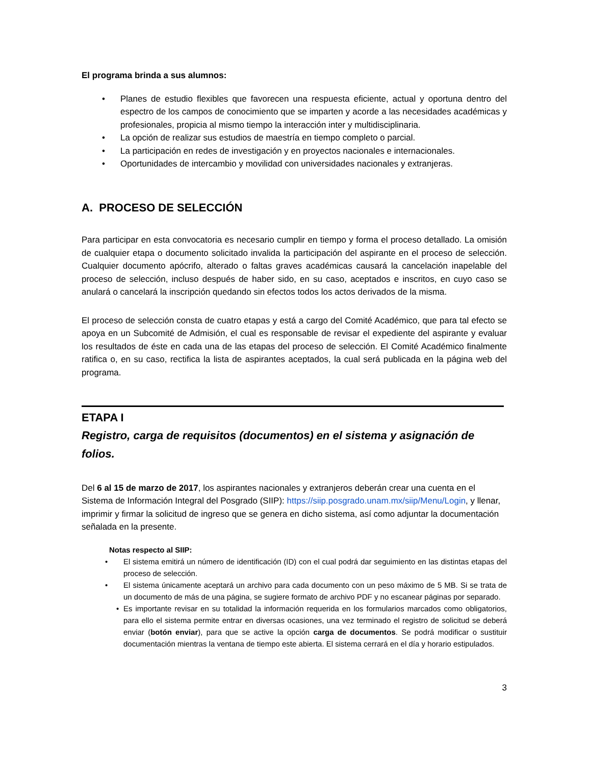El programa brinda a sus alumnos:
• Planes de estudio flexibles que favorecen una respuesta eficiente, actual y oportuna dentro del espectro de los campos de conocimiento que se imparten y acorde a las necesidades académicas y profesionales, propicia al mismo tiempo la interacción inter y multidisciplinaria.
• La opción de realizar sus estudios de maestría en tiempo completo o parcial.
• La participación en redes de investigación y en proyectos nacionales e internacionales.
• Oportunidades de intercambio y movilidad con universidades nacionales y extranjeras.
A. PROCESO DE SELECCIÓN
Para participar en esta convocatoria es necesario cumplir en tiempo y forma el proceso detallado. La omisión de cualquier etapa o documento solicitado invalida la participación del aspirante en el proceso de selección. Cualquier documento apócrifo, alterado o faltas graves académicas causará la cancelación inapelable del proceso de selección, incluso después de haber sido, en su caso, aceptados e inscritos, en cuyo caso se anulará o cancelará la inscripción quedando sin efectos todos los actos derivados de la misma.
El proceso de selección consta de cuatro etapas y está a cargo del Comité Académico, que para tal efecto se apoya en un Subcomité de Admisión, el cual es responsable de revisar el expediente del aspirante y evaluar los resultados de éste en cada una de las etapas del proceso de selección. El Comité Académico finalmente ratifica o, en su caso, rectifica la lista de aspirantes aceptados, la cual será publicada en la página web del programa.
ETAPA I
Registro, carga de requisitos (documentos) en el sistema y asignación de folios.
Del 6 al 15 de marzo de 2017, los aspirantes nacionales y extranjeros deberán crear una cuenta en el Sistema de Información Integral del Posgrado (SIIP): https://siip.posgrado.unam.mx/siip/Menu/Login, y llenar, imprimir y firmar la solicitud de ingreso que se genera en dicho sistema, así como adjuntar la documentación señalada en la presente.
Notas respecto al SIIP:
• El sistema emitirá un número de identificación (ID) con el cual podrá dar seguimiento en las distintas etapas del proceso de selección.
• El sistema únicamente aceptará un archivo para cada documento con un peso máximo de 5 MB. Si se trata de un documento de más de una página, se sugiere formato de archivo PDF y no escanear páginas por separado.
• Es importante revisar en su totalidad la información requerida en los formularios marcados como obligatorios, para ello el sistema permite entrar en diversas ocasiones, una vez terminado el registro de solicitud se deberá enviar (botón enviar), para que se active la opción carga de documentos. Se podrá modificar o sustituir documentación mientras la ventana de tiempo este abierta. El sistema cerrará en el día y horario estipulados.
3